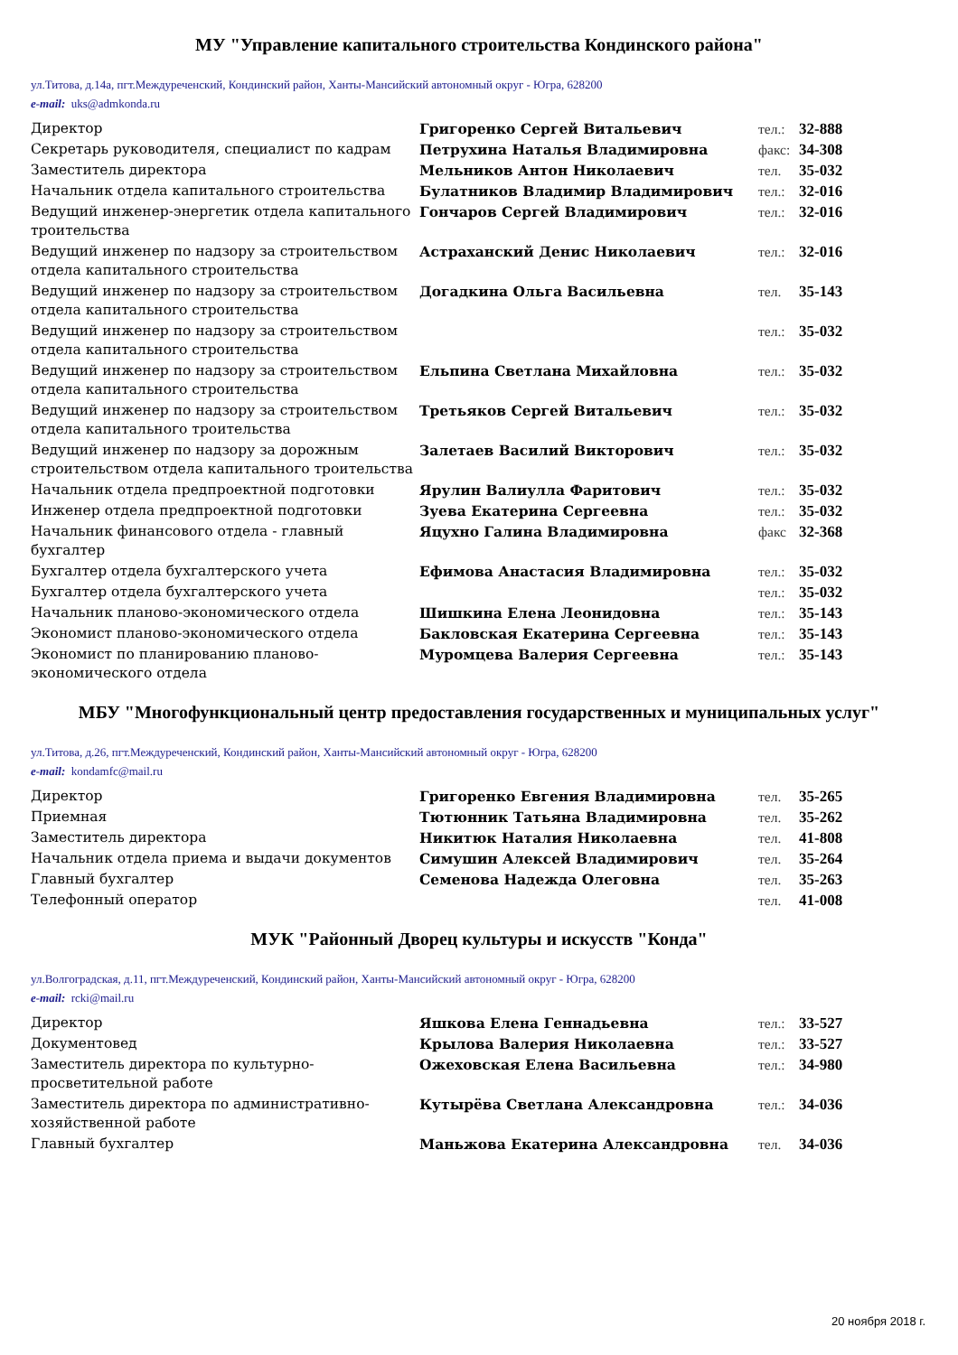МУ "Управление капитального строительства Кондинского района"
ул.Титова, д.14а, пгт.Междуреченский, Кондинский район, Ханты-Мансийский автономный округ - Югра, 628200
e-mail: uks@admkonda.ru
| Директор | Григоренко Сергей Витальевич | тел.: | 32-888 |
| Секретарь руководителя, специалист по кадрам | Петрухина Наталья Владимировна | факс: | 34-308 |
| Заместитель директора | Мельников Антон Николаевич | тел. | 35-032 |
| Начальник отдела капитального строительства | Булатников Владимир Владимирович | тел.: | 32-016 |
| Ведущий инженер-энергетик отдела капитального троительства | Гончаров Сергей Владимирович | тел.: | 32-016 |
| Ведущий инженер по надзору за строительством отдела капитального строительства | Астраханский Денис Николаевич | тел.: | 32-016 |
| Ведущий инженер по надзору за строительством отдела капитального строительства | Догадкина Ольга Васильевна | тел. | 35-143 |
| Ведущий инженер по надзору за строительством отдела капитального строительства | | тел.: | 35-032 |
| Ведущий инженер по надзору за строительством отдела капитального строительства | Ельпина Светлана Михайловна | тел.: | 35-032 |
| Ведущий инженер по надзору за строительством отдела капитального троительства | Третьяков Сергей Витальевич | тел.: | 35-032 |
| Ведущий инженер по надзору за дорожным строительством отдела капитального троительства | Залетаев Василий Викторович | тел.: | 35-032 |
| Начальник отдела предпроектной подготовки | Ярулин Валиулла Фаритович | тел.: | 35-032 |
| Инженер отдела предпроектной подготовки | Зуева Екатерина Сергеевна | тел.: | 35-032 |
| Начальник финансового отдела - главный бухгалтер | Яцухно Галина Владимировна | факс | 32-368 |
| Бухгалтер отдела бухгалтерского учета | Ефимова Анастасия Владимировна | тел.: | 35-032 |
| Бухгалтер отдела бухгалтерского учета | | тел.: | 35-032 |
| Начальник планово-экономического отдела | Шишкина Елена Леонидовна | тел.: | 35-143 |
| Экономист планово-экономического отдела | Бакловская Екатерина Сергеевна | тел.: | 35-143 |
| Экономист по планированию планово-экономического отдела | Муромцева Валерия Сергеевна | тел.: | 35-143 |
МБУ "Многофункциональный центр предоставления государственных и муниципальных услуг"
ул.Титова, д.26, пгт.Междуреченский, Кондинский район, Ханты-Мансийский автономный округ - Югра, 628200
e-mail: kondamfc@mail.ru
| Директор | Григоренко Евгения Владимировна | тел. | 35-265 |
| Приемная | Тютюнник Татьяна Владимировна | тел. | 35-262 |
| Заместитель директора | Никитюк Наталия Николаевна | тел. | 41-808 |
| Начальник отдела приема и выдачи документов | Симушин Алексей Владимирович | тел. | 35-264 |
| Главный бухгалтер | Семенова Надежда Олеговна | тел. | 35-263 |
| Телефонный оператор | | тел. | 41-008 |
МУК "Районный Дворец культуры и искусств "Конда"
ул.Волгоградская, д.11, пгт.Междуреченский, Кондинский район, Ханты-Мансийский автономный округ - Югра, 628200
e-mail: rcki@mail.ru
| Директор | Яшкова Елена Геннадьевна | тел.: | 33-527 |
| Документовед | Крылова Валерия Николаевна | тел.: | 33-527 |
| Заместитель директора по культурно-просветительной работе | Ожеховская Елена Васильевна | тел.: | 34-980 |
| Заместитель директора по административно-хозяйственной работе | Кутырёва Светлана Александровна | тел.: | 34-036 |
| Главный бухгалтер | Маньжова Екатерина Александровна | тел. | 34-036 |
20 ноября 2018 г.